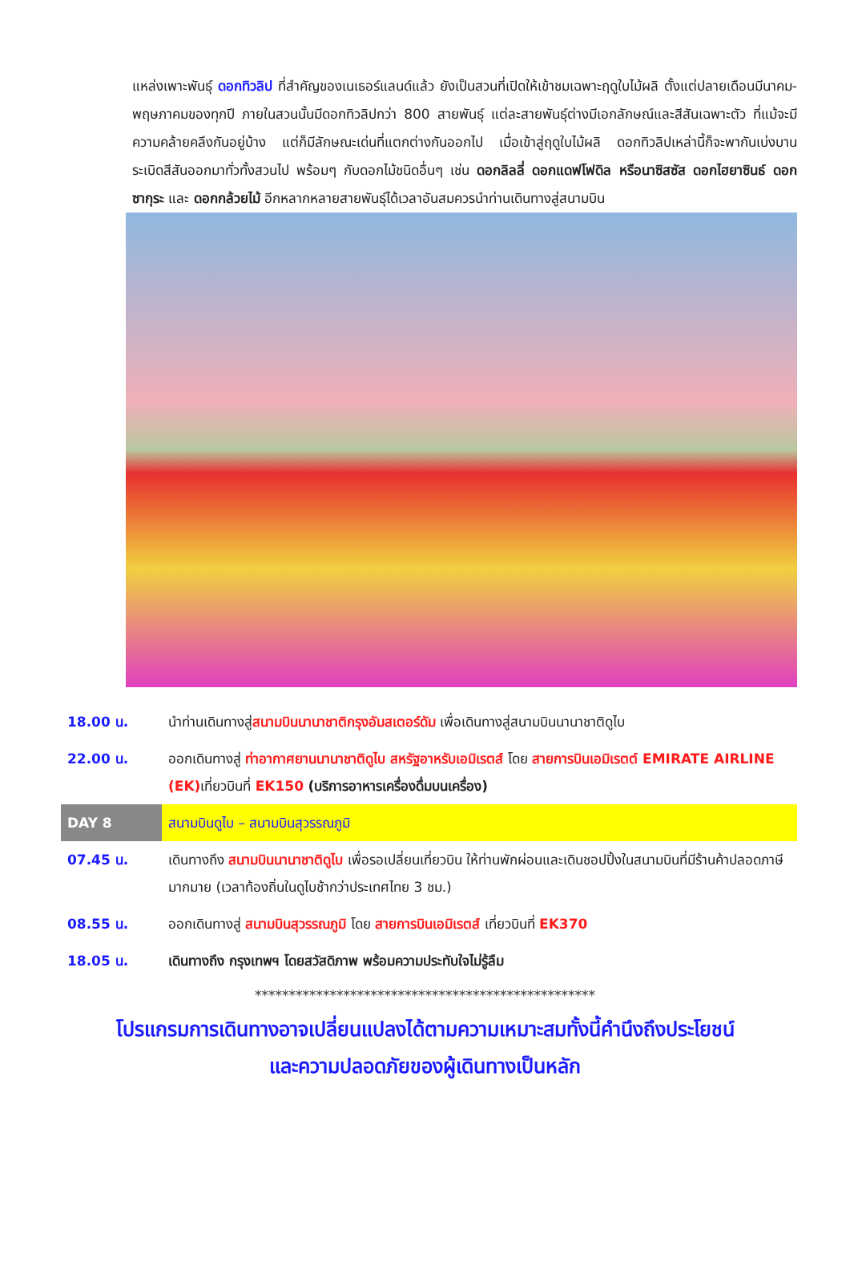แหล่งเพาะพันธุ์ ดอกทิวลิป ที่สำคัญของเนเธอร์แลนด์แล้ว ยังเป็นสวนที่เปิดให้เข้าชมเฉพาะฤดูใบไม้ผลิ ตั้งแต่ปลายเดือนมีนาคม-พฤษภาคมของทุกปี ภายในสวนนั้นมีดอกทิวลิปกว่า 800 สายพันธุ์ แต่ละสายพันธุ์ต่างมีเอกลักษณ์และสีสันเฉพาะตัว ที่แม้จะมีความคล้ายคลึงกันอยู่บ้าง แต่ก็มีลักษณะเด่นที่แตกต่างกันออกไป เมื่อเข้าสู่ฤดูใบไม้ผลิ ดอกทิวลิปเหล่านี้ก็จะพากันเบ่งบาน ระเบิดสีสันออกมาทั่วทั้งสวนไป พร้อมๆ กับดอกไม้ชนิดอื่นๆ เช่น ดอกลิลลี่ ดอกแดฟโฟดิล หรือนาซิสซัส ดอกไฮยาซินธ์ ดอกซากุระ และ ดอกกล้วยไม้ อีกหลากหลายสายพันธุ์ได้เวลาอันสมควรนำท่านเดินทางสู่สนามบิน
| 18.00 น. | นำท่านเดินทางสู่ สนามบินนานาชาติกรุงอัมสเตอร์ดัม เพื่อเดินทางสู่สนามบินนานาชาติดูไบ |
| 22.00 น. | ออกเดินทางสู่ ท่าอากาศยานนานาชาติดูไบ สหรัฐอาหรับเอมิเรตส์ โดย สายการบินเอมิเรตต์ EMIRATE AIRLINE (EK) เที่ยวบินที่ EK150 (บริการอาหารเครื่องดื่มบนเครื่อง) |
| DAY 8 | สนามบินดูไบ – สนามบินสุวรรณภูมิ |
| 07.45 น. | เดินทางถึง สนามบินนานาชาติดูไบ เพื่อรอเปลี่ยนเที่ยวบิน ให้ท่านพักผ่อนและเดินชอปปิ้งในสนามบินที่มีร้านค้าปลอดภาษีมากมาย (เวลาท้องถิ่นในดูไบช้ากว่าประเทศไทย 3 ชม.) |
| 08.55 น. | ออกเดินทางสู่ สนามบินสุวรรณภูมิ โดย สายการบินเอมิเรตส์ เที่ยวบินที่ EK370 |
| 18.05 น. | เดินทางถึง กรุงเทพฯ โดยสวัสดิภาพ พร้อมความประทับใจไม่รู้ลืม |
**************************************************
โปรแกรมการเดินทางอาจเปลี่ยนแปลงได้ตามความเหมาะสมทั้งนี้คำนึงถึงประโยชน์
และความปลอดภัยของผู้เดินทางเป็นหลัก